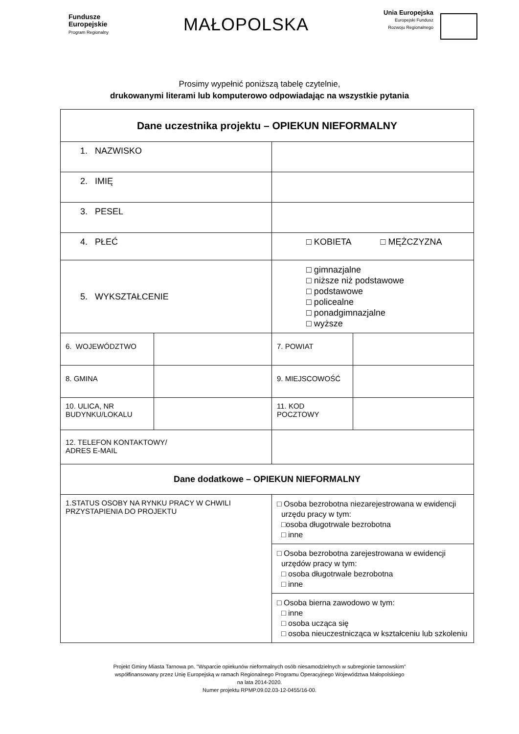Fundusze
Europejskie
Program Regionalny
MAŁOPOLSKA
Unia Europejska
Europejski Fundusz
Rozwoju Regionalnego
Prosimy wypełnić poniższą tabelę czytelnie,
drukowanymi literami lub komputerowo odpowiadając na wszystkie pytania
| Dane uczestnika projektu – OPIEKUN NIEFORMALNY | | | |
| 1. NAZWISKO | | | |
| 2. IMIĘ | | | |
| 3. PESEL | | | |
| 4. PŁEĆ | | □ KOBIETA □ MĘŻCZYZNA | |
| 5. WYKSZTAŁCENIE | | □ gimnazjalne □ niższe niż podstawowe □ podstawowe □ policealne □ ponadgimnazjalne □ wyższe | |
| 6. WOJEWÓDZTWO | | 7. POWIAT | |
| 8. GMINA | | 9. MIEJSCOWOŚĆ | |
| 10. ULICA, NR BUDYNKU/LOKALU | | 11. KOD POCZTOWY | |
| 12. TELEFON KONTAKTOWY/ ADRES E-MAIL | | | |
| Dane dodatkowe – OPIEKUN NIEFORMALNY | | | |
| 1.STATUS OSOBY NA RYNKU PRACY W CHWILI PRZYSTAPIENIA DO PROJEKTU | | □ Osoba bezrobotna niezarejestrowana w ewidencji urzędu pracy w tym: □osoba długotrwale bezrobotna □ inne | |
| | | □ Osoba bezrobotna zarejestrowana w ewidencji urzędów pracy w tym: □ osoba długotrwale bezrobotna □ inne | |
| | | □ Osoba bierna zawodowo w tym: □ inne □ osoba ucząca się □ osoba nieuczestnicząca w kształceniu lub szkoleniu | |
Projekt Gminy Miasta Tarnowa pn. "Wsparcie opiekunów nieformalnych osób niesamodzielnych w subregionie tarnowskim"
współfinansowany przez Unię Europejską w ramach Regionalnego Programu Operacyjnego Województwa Małopolskiego
na lata 2014-2020.
Numer projektu RPMP.09.02.03-12-0455/16-00.